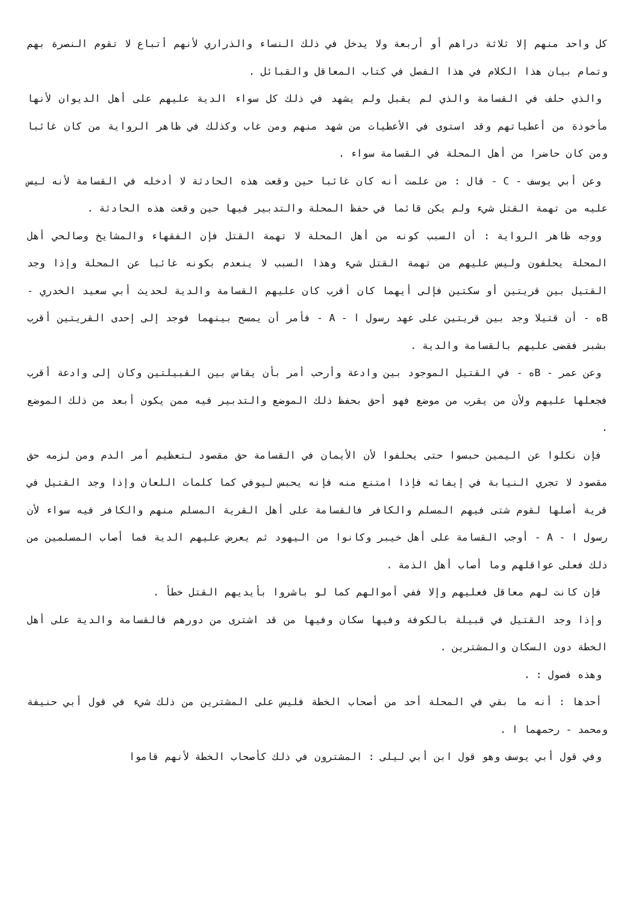كل واحد منهم إلا ثلاثة دراهم أو أربعة ولا يدخل في ذلك النساء والذراري لأنهم أتباع لا تقوم النصرة بهم وتمام بيان هذا الكلام في هذا الفصل في كتاب المعاقل والقبائل .
والذي حلف في القسامة والذي لم يقبل ولم يشهد في ذلك كل سواء الدية عليهم على أهل الديوان لأنها مأخوذة من أعطياتهم وقد استوى في الأعطيات من شهد منهم ومن غاب وكذلك في ظاهر الرواية من كان غائبا ومن كان حاضرا من أهل المحلة في القسامة سواء .
وعن أبي يوسف - C - قال : من علمت أنه كان غائبا حين وقعت هذه الحادثة لا أدخله في القسامة لأنه ليس عليه من تهمة القتل شيء ولم يكن قائما في حفظ المحلة والتدبير فيها حين وقعت هذه الحادثة .
ووجه ظاهر الرواية : أن السبب كونه من أهل المحلة لا تهمة القتل فإن الفقهاء والمشايخ وصالحي أهل المحلة يحلفون وليس عليهم من تهمة القتل شيء وهذا السبب لا ينعدم بكونه غائبا عن المحلة وإذا وجد القتيل بين قريتين أو سكتين فإلى أيهما كان أقرب كان عليهم القسامة والدية لحديث أبي سعيد الخدري - Bه - أن قتيلا وجد بين قريتين على عهد رسول ا - A - فأمر أن يمسح بينهما فوجد إلى إحدى القريتين أقرب بشبر فقضى عليهم بالقسامة والدية .
وعن عمر - Bه - في القتيل الموجود بين وادعة وأرحب أمر بأن يقاس بين القبيلتين وكان إلى وادعة أقرب فجعلها عليهم ولأن من يقرب من موضع فهو أحق بحفظ ذلك الموضع والتدبير فيه ممن يكون أبعد من ذلك الموضع .
فإن نكلوا عن اليمين حبسوا حتى يحلفوا لأن الأيمان في القسامة حق مقصود لتعظيم أمر الدم ومن لزمه حق مقصود لا تجري النيابة في إيفائه فإذا امتنع منه فإنه يحبس ليوفي كما كلمات اللعان وإذا وجد القتيل في قرية أصلها لقوم شتى فيهم المسلم والكافر فالقسامة على أهل القرية المسلم منهم والكافر فيه سواء لأن رسول ا - A - أوجب القسامة على أهل خيبر وكانوا من اليهود ثم يعرض عليهم الدية فما أصاب المسلمين من ذلك فعلى عواقلهم وما أصاب أهل الذمة .
فإن كانت لهم معاقل فعليهم وإلا ففي أموالهم كما لو باشروا بأيديهم القتل خطأ .
وإذا وجد القتيل في قبيلة بالكوفة وفيها سكان وفيها من قد اشترى من دورهم فالقسامة والدية على أهل الخطة دون السكان والمشترين .
وهذه فصول : .
أحدها : أنه ما بقي في المحلة أحد من أصحاب الخطة فليس على المشترين من ذلك شيء في قول أبي حنيفة ومحمد - رحمهما ا .
وفي قول أبي يوسف وهو قول ابن أبي ليلى : المشترون في ذلك كأصحاب الخطة لأنهم قاموا